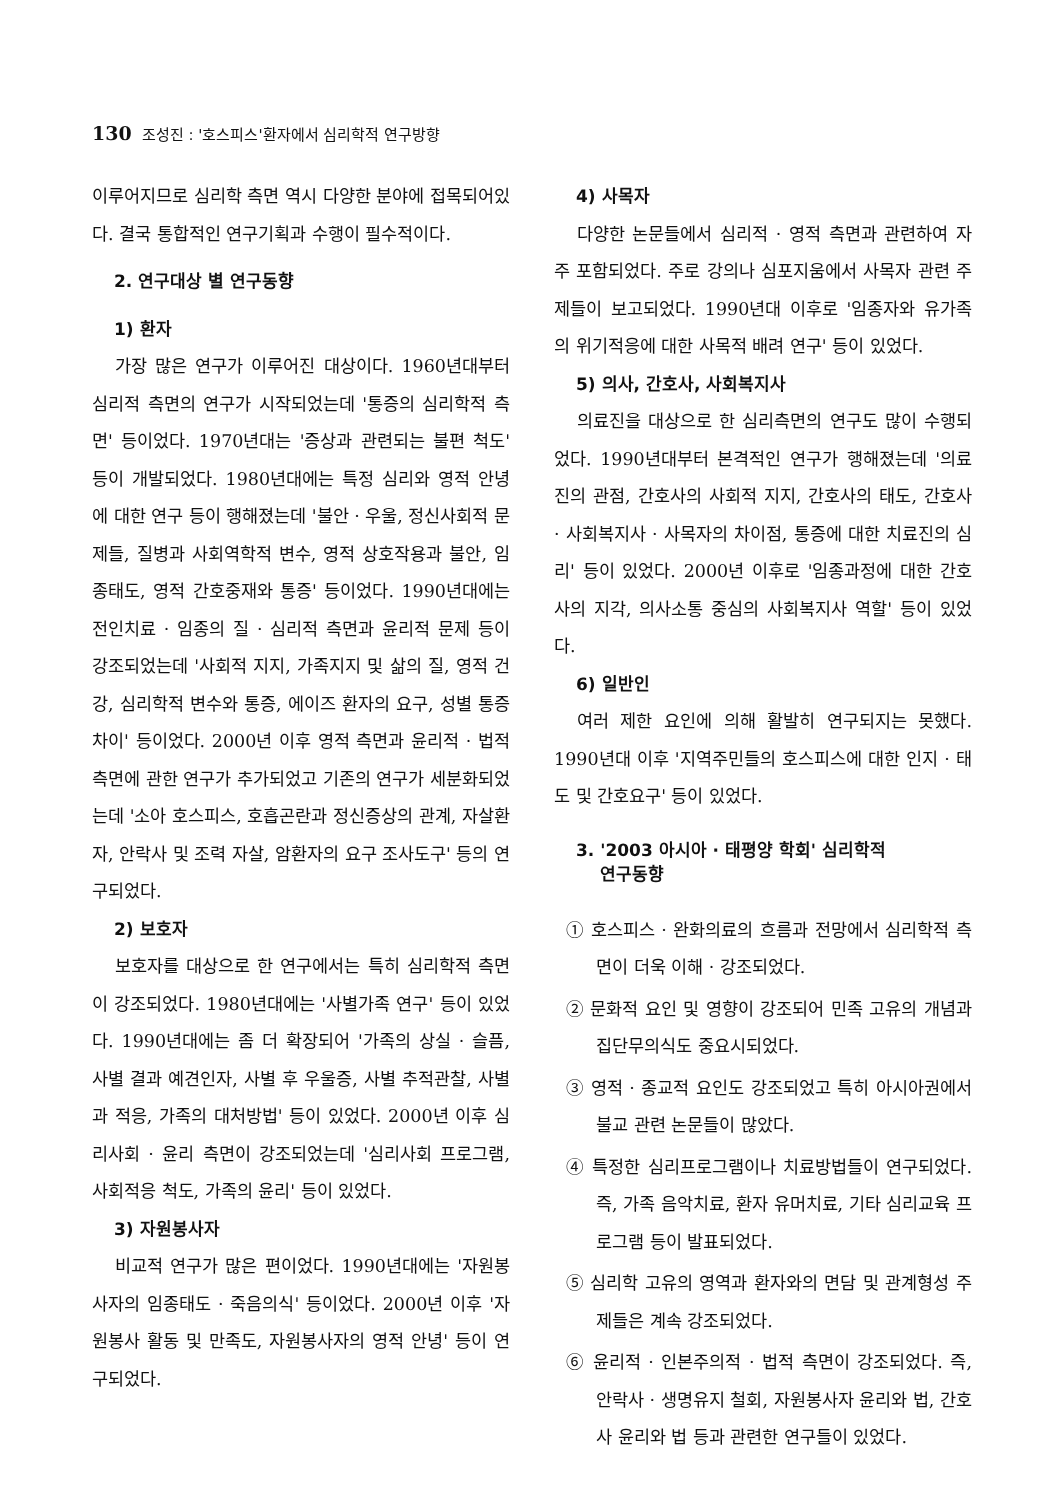130 조성진 : '호스피스'환자에서 심리학적 연구방향
이루어지므로 심리학 측면 역시 다양한 분야에 접목되어있다. 결국 통합적인 연구기획과 수행이 필수적이다.
2. 연구대상 별 연구동향
1) 환자
가장 많은 연구가 이루어진 대상이다. 1960년대부터 심리적 측면의 연구가 시작되었는데 '통증의 심리학적 측면' 등이었다. 1970년대는 '증상과 관련되는 불편 척도' 등이 개발되었다. 1980년대에는 특정 심리와 영적 안녕에 대한 연구 등이 행해졌는데 '불안 · 우울, 정신사회적 문제들, 질병과 사회역학적 변수, 영적 상호작용과 불안, 임종태도, 영적 간호중재와 통증' 등이었다. 1990년대에는 전인치료 · 임종의 질 · 심리적 측면과 윤리적 문제 등이 강조되었는데 '사회적 지지, 가족지지 및 삶의 질, 영적 건강, 심리학적 변수와 통증, 에이즈 환자의 요구, 성별 통증 차이' 등이었다. 2000년 이후 영적 측면과 윤리적 · 법적 측면에 관한 연구가 추가되었고 기존의 연구가 세분화되었는데 '소아 호스피스, 호흡곤란과 정신증상의 관계, 자살환자, 안락사 및 조력 자살, 암환자의 요구 조사도구' 등의 연구되었다.
2) 보호자
보호자를 대상으로 한 연구에서는 특히 심리학적 측면이 강조되었다. 1980년대에는 '사별가족 연구' 등이 있었다. 1990년대에는 좀 더 확장되어 '가족의 상실 · 슬픔, 사별 결과 예견인자, 사별 후 우울증, 사별 추적관찰, 사별과 적응, 가족의 대처방법' 등이 있었다. 2000년 이후 심리사회 · 윤리 측면이 강조되었는데 '심리사회 프로그램, 사회적응 척도, 가족의 윤리' 등이 있었다.
3) 자원봉사자
비교적 연구가 많은 편이었다. 1990년대에는 '자원봉사자의 임종태도 · 죽음의식' 등이었다. 2000년 이후 '자원봉사 활동 및 만족도, 자원봉사자의 영적 안녕' 등이 연구되었다.
4) 사목자
다양한 논문들에서 심리적 · 영적 측면과 관련하여 자주 포함되었다. 주로 강의나 심포지움에서 사목자 관련 주제들이 보고되었다. 1990년대 이후로 '임종자와 유가족의 위기적응에 대한 사목적 배려 연구' 등이 있었다.
5) 의사, 간호사, 사회복지사
의료진을 대상으로 한 심리측면의 연구도 많이 수행되었다. 1990년대부터 본격적인 연구가 행해졌는데 '의료진의 관점, 간호사의 사회적 지지, 간호사의 태도, 간호사 · 사회복지사 · 사목자의 차이점, 통증에 대한 치료진의 심리' 등이 있었다. 2000년 이후로 '임종과정에 대한 간호사의 지각, 의사소통 중심의 사회복지사 역할' 등이 있었다.
6) 일반인
여러 제한 요인에 의해 활발히 연구되지는 못했다. 1990년대 이후 '지역주민들의 호스피스에 대한 인지 · 태도 및 간호요구' 등이 있었다.
3. '2003 아시아 · 태평양 학회' 심리학적
연구동향
① 호스피스 · 완화의료의 흐름과 전망에서 심리학적 측면이 더욱 이해 · 강조되었다.
② 문화적 요인 및 영향이 강조되어 민족 고유의 개념과 집단무의식도 중요시되었다.
③ 영적 · 종교적 요인도 강조되었고 특히 아시아권에서 불교 관련 논문들이 많았다.
④ 특정한 심리프로그램이나 치료방법들이 연구되었다. 즉, 가족 음악치료, 환자 유머치료, 기타 심리교육 프로그램 등이 발표되었다.
⑤ 심리학 고유의 영역과 환자와의 면담 및 관계형성 주제들은 계속 강조되었다.
⑥ 윤리적 · 인본주의적 · 법적 측면이 강조되었다. 즉, 안락사 · 생명유지 철회, 자원봉사자 윤리와 법, 간호사 윤리와 법 등과 관련한 연구들이 있었다.